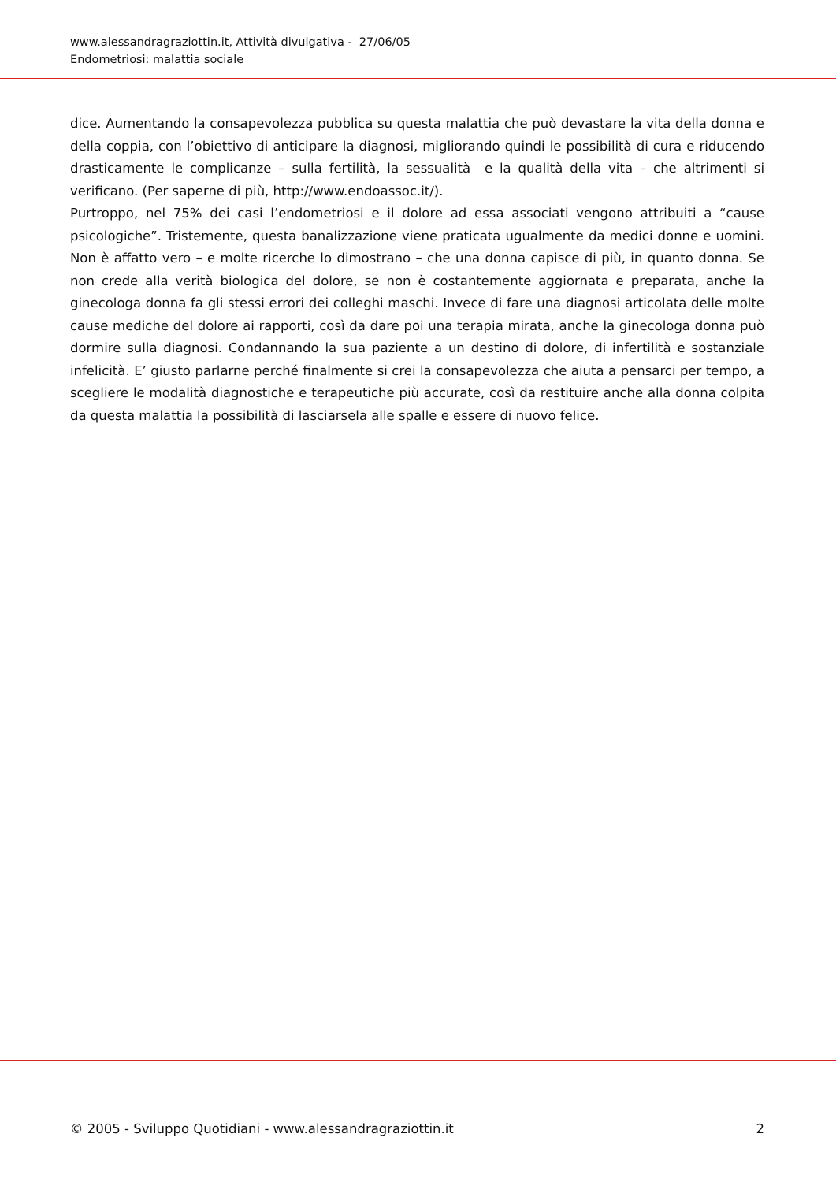www.alessandragraziottin.it, Attività divulgativa - 27/06/05
Endometriosi: malattia sociale
dice. Aumentando la consapevolezza pubblica su questa malattia che può devastare la vita della donna e della coppia, con l’obiettivo di anticipare la diagnosi, migliorando quindi le possibilità di cura e riducendo drasticamente le complicanze – sulla fertilità, la sessualità e la qualità della vita – che altrimenti si verificano. (Per saperne di più, http://www.endoassoc.it/).
Purtroppo, nel 75% dei casi l’endometriosi e il dolore ad essa associati vengono attribuiti a “cause psicologiche”. Tristemente, questa banalizzazione viene praticata ugualmente da medici donne e uomini. Non è affatto vero – e molte ricerche lo dimostrano – che una donna capisce di più, in quanto donna. Se non crede alla verità biologica del dolore, se non è costantemente aggiornata e preparata, anche la ginecologa donna fa gli stessi errori dei colleghi maschi. Invece di fare una diagnosi articolata delle molte cause mediche del dolore ai rapporti, così da dare poi una terapia mirata, anche la ginecologa donna può dormire sulla diagnosi. Condannando la sua paziente a un destino di dolore, di infertilità e sostanziale infelicità. E’ giusto parlarne perché finalmente si crei la consapevolezza che aiuta a pensarci per tempo, a scegliere le modalità diagnostiche e terapeutiche più accurate, così da restituire anche alla donna colpita da questa malattia la possibilità di lasciarsela alle spalle e essere di nuovo felice.
© 2005 - Sviluppo Quotidiani - www.alessandragraziottin.it 2